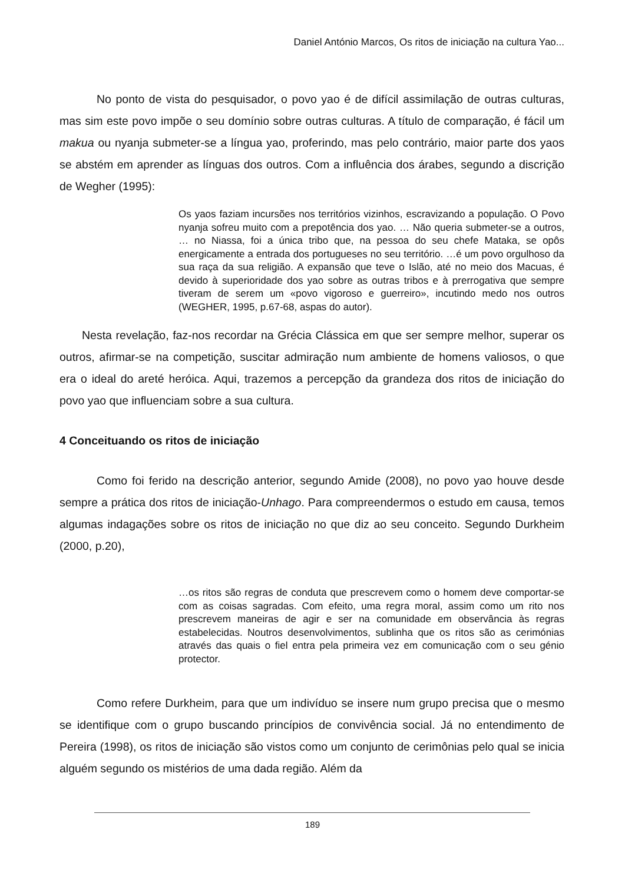Daniel António Marcos, Os ritos de iniciação na cultura Yao...
No ponto de vista do pesquisador, o povo yao é de difícil assimilação de outras culturas, mas sim este povo impõe o seu domínio sobre outras culturas. A título de comparação, é fácil um makua ou nyanja submeter-se a língua yao, proferindo, mas pelo contrário, maior parte dos yaos se abstém em aprender as línguas dos outros. Com a influência dos árabes, segundo a discrição de Wegher (1995):
Os yaos faziam incursões nos territórios vizinhos, escravizando a população. O Povo nyanja sofreu muito com a prepotência dos yao. … Não queria submeter-se a outros, … no Niassa, foi a única tribo que, na pessoa do seu chefe Mataka, se opôs energicamente a entrada dos portugueses no seu território. …é um povo orgulhoso da sua raça da sua religião. A expansão que teve o Islão, até no meio dos Macuas, é devido à superioridade dos yao sobre as outras tribos e à prerrogativa que sempre tiveram de serem um «povo vigoroso e guerreiro», incutindo medo nos outros (WEGHER, 1995, p.67-68, aspas do autor).
Nesta revelação, faz-nos recordar na Grécia Clássica em que ser sempre melhor, superar os outros, afirmar-se na competição, suscitar admiração num ambiente de homens valiosos, o que era o ideal do areté heróica. Aqui, trazemos a percepção da grandeza dos ritos de iniciação do povo yao que influenciam sobre a sua cultura.
4 Conceituando os ritos de iniciação
Como foi ferido na descrição anterior, segundo Amide (2008), no povo yao houve desde sempre a prática dos ritos de iniciação-Unhago. Para compreendermos o estudo em causa, temos algumas indagações sobre os ritos de iniciação no que diz ao seu conceito. Segundo Durkheim (2000, p.20),
…os ritos são regras de conduta que prescrevem como o homem deve comportar-se com as coisas sagradas. Com efeito, uma regra moral, assim como um rito nos prescrevem maneiras de agir e ser na comunidade em observância às regras estabelecidas. Noutros desenvolvimentos, sublinha que os ritos são as cerimónias através das quais o fiel entra pela primeira vez em comunicação com o seu génio protector.
Como refere Durkheim, para que um indivíduo se insere num grupo precisa que o mesmo se identifique com o grupo buscando princípios de convivência social. Já no entendimento de Pereira (1998), os ritos de iniciação são vistos como um conjunto de cerimônias pelo qual se inicia alguém segundo os mistérios de uma dada região. Além da
189